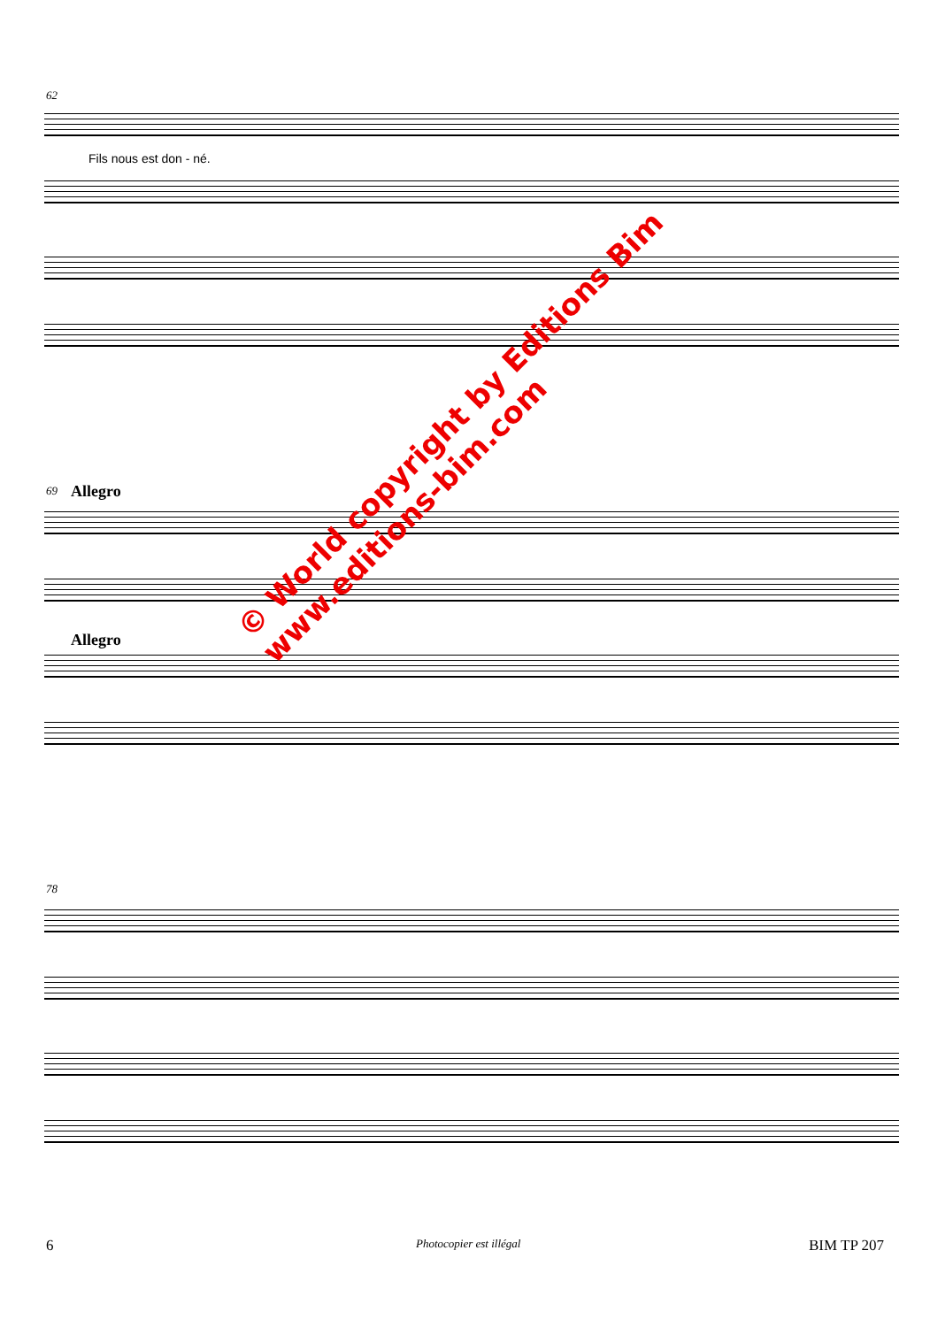62
Fils nous est don - né.
69 Allegro
Allegro
78
© World copyright by Editions Bim
www.editions-bim.com
6 Photocopier est illégal BIM TP 207